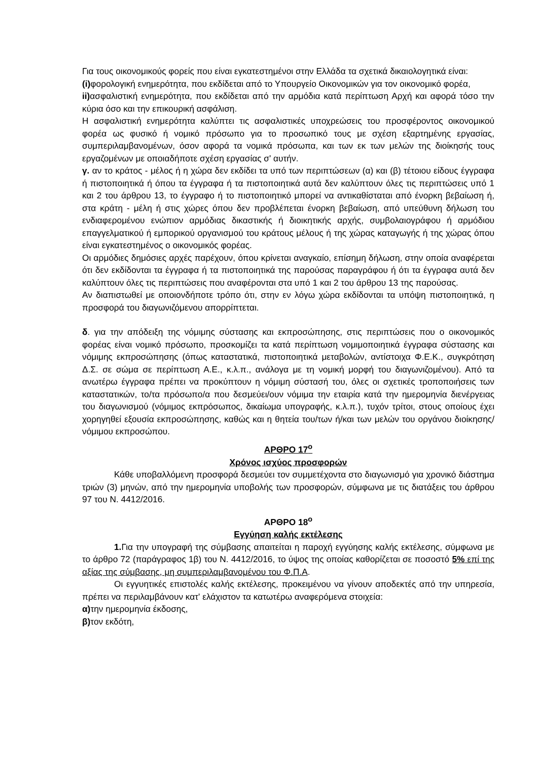Για τους οικονομικούς φορείς που είναι εγκατεστημένοι στην Ελλάδα τα σχετικά δικαιολογητικά είναι:
(i) φορολογική ενημερότητα, που εκδίδεται από το Υπουργείο Οικονομικών για τον οικονομικό φορέα,
ii) ασφαλιστική ενημερότητα, που εκδίδεται από την αρμόδια κατά περίπτωση Αρχή και αφορά τόσο την κύρια όσο και την επικουρική ασφάλιση.
Η ασφαλιστική ενημερότητα καλύπτει τις ασφαλιστικές υποχρεώσεις του προσφέροντος οικονομικού φορέα ως φυσικό ή νομικό πρόσωπο για το προσωπικό τους με σχέση εξαρτημένης εργασίας, συμπεριλαμβανομένων, όσον αφορά τα νομικά πρόσωπα, και των εκ των μελών της διοίκησής τους εργαζομένων με οποιαδήποτε σχέση εργασίας σ' αυτήν.
γ. αν το κράτος - μέλος ή η χώρα δεν εκδίδει τα υπό των περιπτώσεων (α) και (β) τέτοιου είδους έγγραφα ή πιστοποιητικά ή όπου τα έγγραφα ή τα πιστοποιητικά αυτά δεν καλύπτουν όλες τις περιπτώσεις υπό 1 και 2 του άρθρου 13, το έγγραφο ή το πιστοποιητικό μπορεί να αντικαθίσταται από ένορκη βεβαίωση ή, στα κράτη - μέλη ή στις χώρες όπου δεν προβλέπεται ένορκη βεβαίωση, από υπεύθυνη δήλωση του ενδιαφερομένου ενώπιον αρμόδιας δικαστικής ή διοικητικής αρχής, συμβολαιογράφου ή αρμόδιου επαγγελματικού ή εμπορικού οργανισμού του κράτους μέλους ή της χώρας καταγωγής ή της χώρας όπου είναι εγκατεστημένος ο οικονομικός φορέας.
Οι αρμόδιες δημόσιες αρχές παρέχουν, όπου κρίνεται αναγκαίο, επίσημη δήλωση, στην οποία αναφέρεται ότι δεν εκδίδονται τα έγγραφα ή τα πιστοποιητικά της παρούσας παραγράφου ή ότι τα έγγραφα αυτά δεν καλύπτουν όλες τις περιπτώσεις που αναφέρονται στα υπό 1 και 2 του άρθρου 13 της παρούσας.
Αν διαπιστωθεί με οποιονδήποτε τρόπο ότι, στην εν λόγω χώρα εκδίδονται τα υπόψη πιστοποιητικά, η προσφορά του διαγωνιζόμενου απορρίπτεται.
δ. για την απόδειξη της νόμιμης σύστασης και εκπροσώπησης, στις περιπτώσεις που ο οικονομικός φορέας είναι νομικό πρόσωπο, προσκομίζει τα κατά περίπτωση νομιμοποιητικά έγγραφα σύστασης και νόμιμης εκπροσώπησης (όπως καταστατικά, πιστοποιητικά μεταβολών, αντίστοιχα Φ.Ε.Κ., συγκρότηση Δ.Σ. σε σώμα σε περίπτωση Α.Ε., κ.λ.π., ανάλογα με τη νομική μορφή του διαγωνιζομένου). Από τα ανωτέρω έγγραφα πρέπει να προκύπτουν η νόμιμη σύστασή του, όλες οι σχετικές τροποποιήσεις των καταστατικών, το/τα πρόσωπο/α που δεσμεύει/ουν νόμιμα την εταιρία κατά την ημερομηνία διενέργειας του διαγωνισμού (νόμιμος εκπρόσωπος, δικαίωμα υπογραφής, κ.λ.π.), τυχόν τρίτοι, στους οποίους έχει χορηγηθεί εξουσία εκπροσώπησης, καθώς και η θητεία του/των ή/και των μελών του οργάνου διοίκησης/ νόμιμου εκπροσώπου.
ΑΡΘΡΟ 17<sup>ο</sup>
Χρόνος ισχύος προσφορών
Κάθε υποβαλλόμενη προσφορά δεσμεύει τον συμμετέχοντα στο διαγωνισμό για χρονικό διάστημα τριών (3) μηνών, από την ημερομηνία υποβολής των προσφορών, σύμφωνα με τις διατάξεις του άρθρου 97 του Ν. 4412/2016.
ΑΡΘΡΟ 18<sup>ο</sup>
Εγγύηση καλής εκτέλεσης
1. Για την υπογραφή της σύμβασης απαιτείται η παροχή εγγύησης καλής εκτέλεσης, σύμφωνα με το άρθρο 72 (παράγραφος 1β) του Ν. 4412/2016, το ύψος της οποίας καθορίζεται σε ποσοστό 5% επί της αξίας της σύμβασης, μη συμπεριλαμβανομένου του Φ.Π.Α.
Οι εγγυητικές επιστολές καλής εκτέλεσης, προκειμένου να γίνουν αποδεκτές από την υπηρεσία, πρέπει να περιλαμβάνουν κατ' ελάχιστον τα κατωτέρω αναφερόμενα στοιχεία:
α) την ημερομηνία έκδοσης,
β) τον εκδότη,